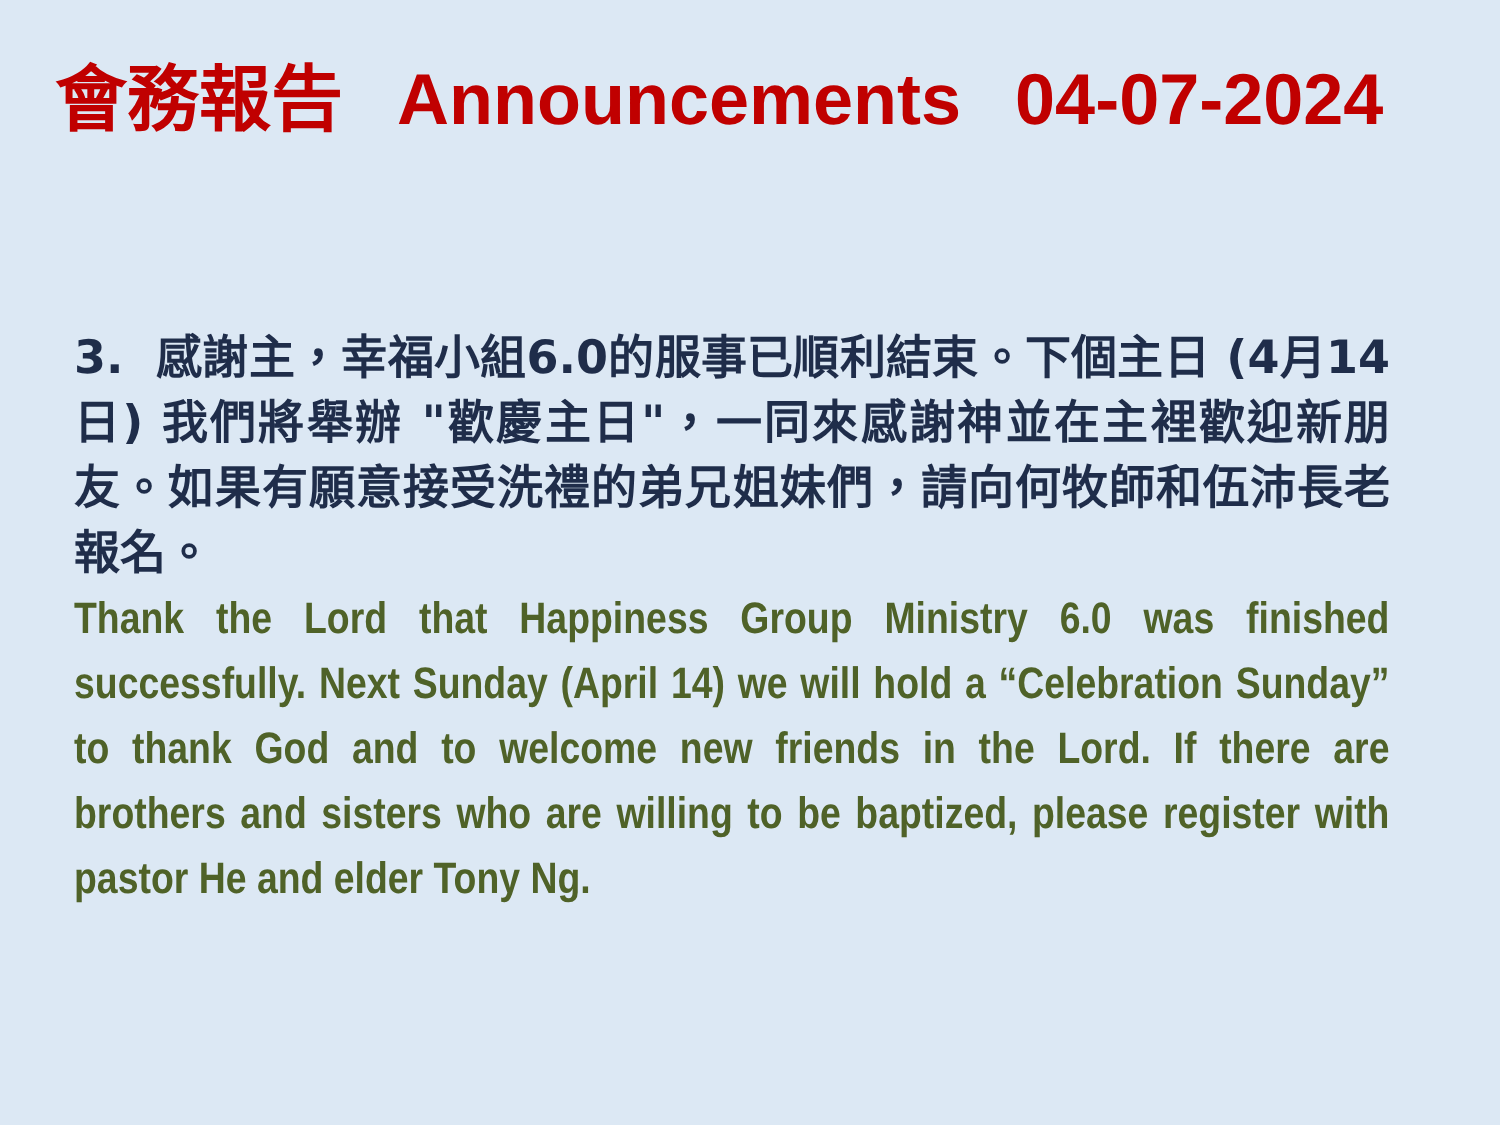會務報告 Announcements 04-07-2024
3. 感謝主，幸福小組6.0的服事已順利結束。下個主日 (4月14日) 我們將舉辦 "歡慶主日"，一同來感謝神並在主裡歡迎新朋友。如果有願意接受洗禮的弟兄姐妹們，請向何牧師和伍沛長老報名。
Thank the Lord that Happiness Group Ministry 6.0 was finished successfully. Next Sunday (April 14) we will hold a “Celebration Sunday” to thank God and to welcome new friends in the Lord. If there are brothers and sisters who are willing to be baptized, please register with pastor He and elder Tony Ng.